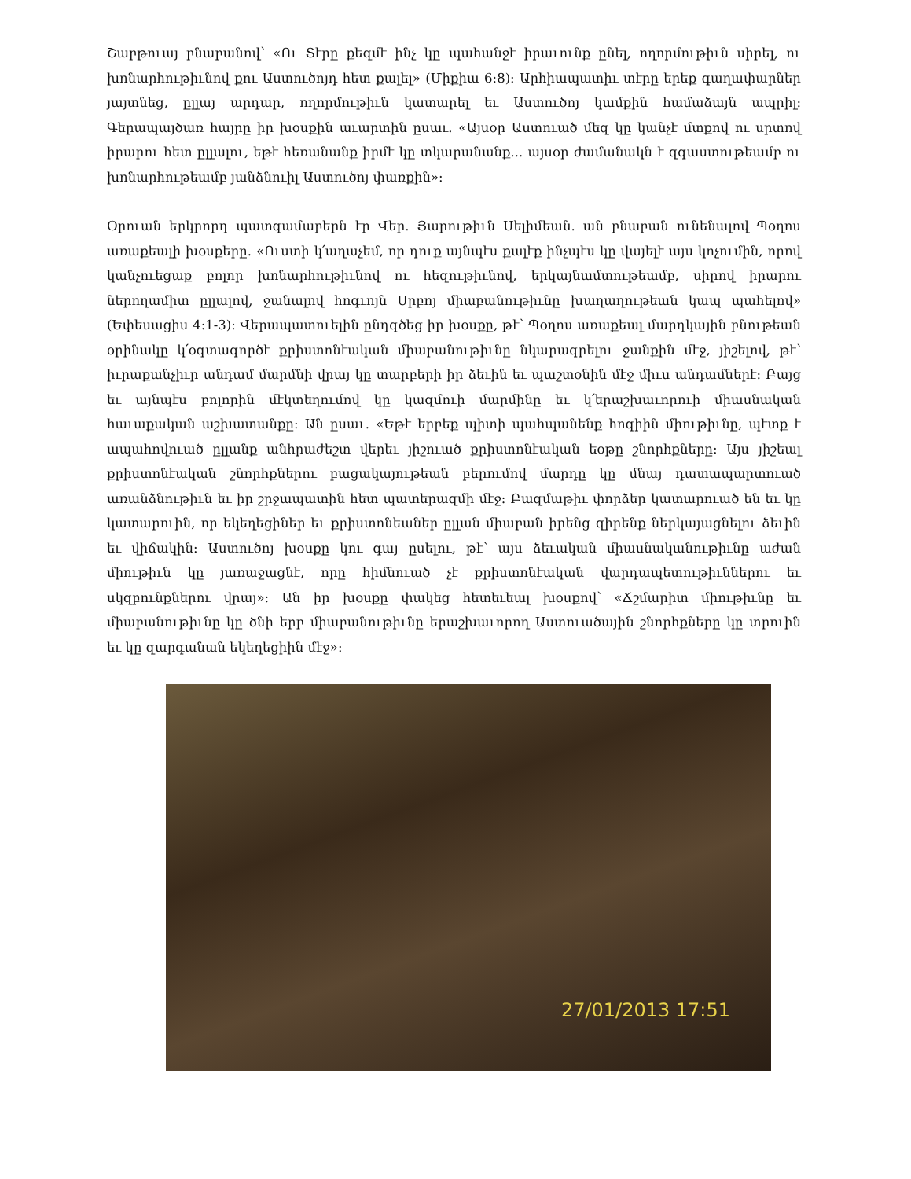Շաբթուայ բնաբանով՝ «Ու Տէրը քեզմէ ինչ կը պահանջէ իրաւունք ընել, ողորմութիւն սիրել, ու խոնարհութիւնով քու Աստուծոյդ հետ քալել» (Միքիա 6:8): Արհիապատիւ տէրը երեք գաղափարներ յայտնեց, ըլլայ արդար, ողորմութիւն կատարել եւ Աստուծոյ կամքին համաձայն ապրիլ: Գերապայծառ հայրը իր խօսքին աւարտին ըսաւ. «Այսօր Աստուած մեզ կը կանչէ մտքով ու սրտով իրարու հետ ըլլալու, եթէ հեռանանք իրմէ կը տկարանանք... այսօր ժամանակն է զգաստութեամբ ու խոնարհութեամբ յանձնուիլ Աստուծոյ փառքին»:
Օրուան երկրորդ պատգամաբերն էր Վեր. Յարութիւն Սելիմեան. ան բնաբան ունենալով Պօղոս առաքեալի խօսքերը. «Ուստի կ՛աղաչեմ, որ դուք այնպէս քալէք ինչպէս կը վայելէ այս կոչումին, որով կանչուեցաք բոլոր խոնարհութիւնով ու հեզութիւնով, երկայնամտութեամբ, սիրով իրարու ներողամիտ ըլլալով, ջանալով հոգւոյն Սրբոյ միաբանութիւնը խաղաղութեան կապ պահելով» (Եփեսացիս 4:1-3): Վերապատուելին ընդգծեց իր խօսքը, թէ՝ Պօղոս առաքեալ մարդկային բնութեան օրինակը կ՛օգտագործէ քրիստոնէական միաբանութիւնը նկարագրելու ջանքին մէջ, յիշելով, թէ՝ իւրաքանչիւր անդամ մարմնի վրայ կը տարբերի իր ձեւին եւ պաշտօնին մէջ միւս անդամներէ: Բայց եւ այնպէս բոլորին մէկտեղումով կը կազմուի մարմինը եւ կ՛երաշխաւորուի միասնական հաւաքական աշխատանքը: Ան ըսաւ. «Եթէ երբեք պիտի պահպանենք հոգիին միութիւնը, պէտք է ապահովուած ըլլանք անհրաժեշտ վերեւ յիշուած քրիստոնէական եօթը շնորհքները: Այս յիշեալ քրիստոնէական շնորհքներու բացակայութեան բերումով մարդը կը մնայ դատապարտուած առանձնութիւն եւ իր շրջապատին հետ պատերազմի մէջ: Բազմաթիւ փորձեր կատարուած են եւ կը կատարուին, որ եկեղեցիներ եւ քրիստոնեաներ ըլլան միաբան իրենց զիրենք ներկայացնելու ձեւին եւ վիճակին: Աստուծոյ խօսքը կու գայ ըսելու, թէ՝ այս ձեւական միասնականութիւնը աժան միութիւն կը յառաջացնէ, որը հիմնուած չէ քրիստոնէական վարդապետութիւններու եւ սկզբունքներու վրայ»: Ան իր խօսքը փակեց հետեւեալ խօսքով՝ «Ճշմարիտ միութիւնը եւ միաբանութիւնը կը ծնի երբ միաբանութիւնը երաշխաւորող Աստուածային շնորհքները կը տրուին եւ կը զարգանան եկեղեցիին մէջ»:
27/01/2013 17:51